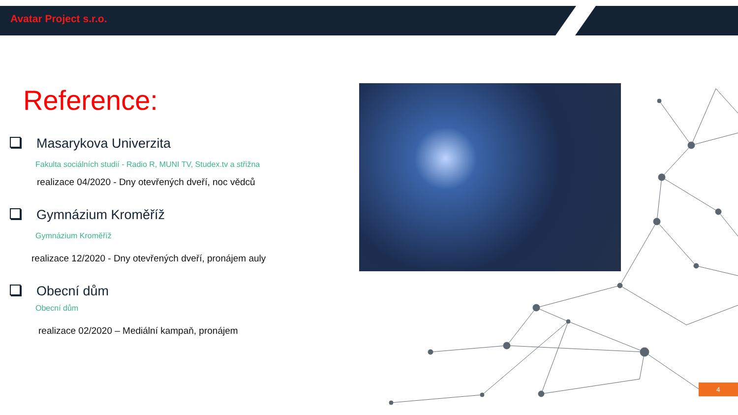Avatar Project s.r.o.
Reference:
Masarykova Univerzita
Fakulta sociálních studií - Radio R, MUNI TV, Studex.tv a střižna
realizace 04/2020 - Dny otevřených dveří, noc vědců
Gymnázium Kroměříž
Gymnázium Kroměříž
realizace 12/2020 - Dny otevřených dveří, pronájem auly
Obecní dům
Obecní dům
realizace 02/2020 – Mediální kampaň, pronájem
4